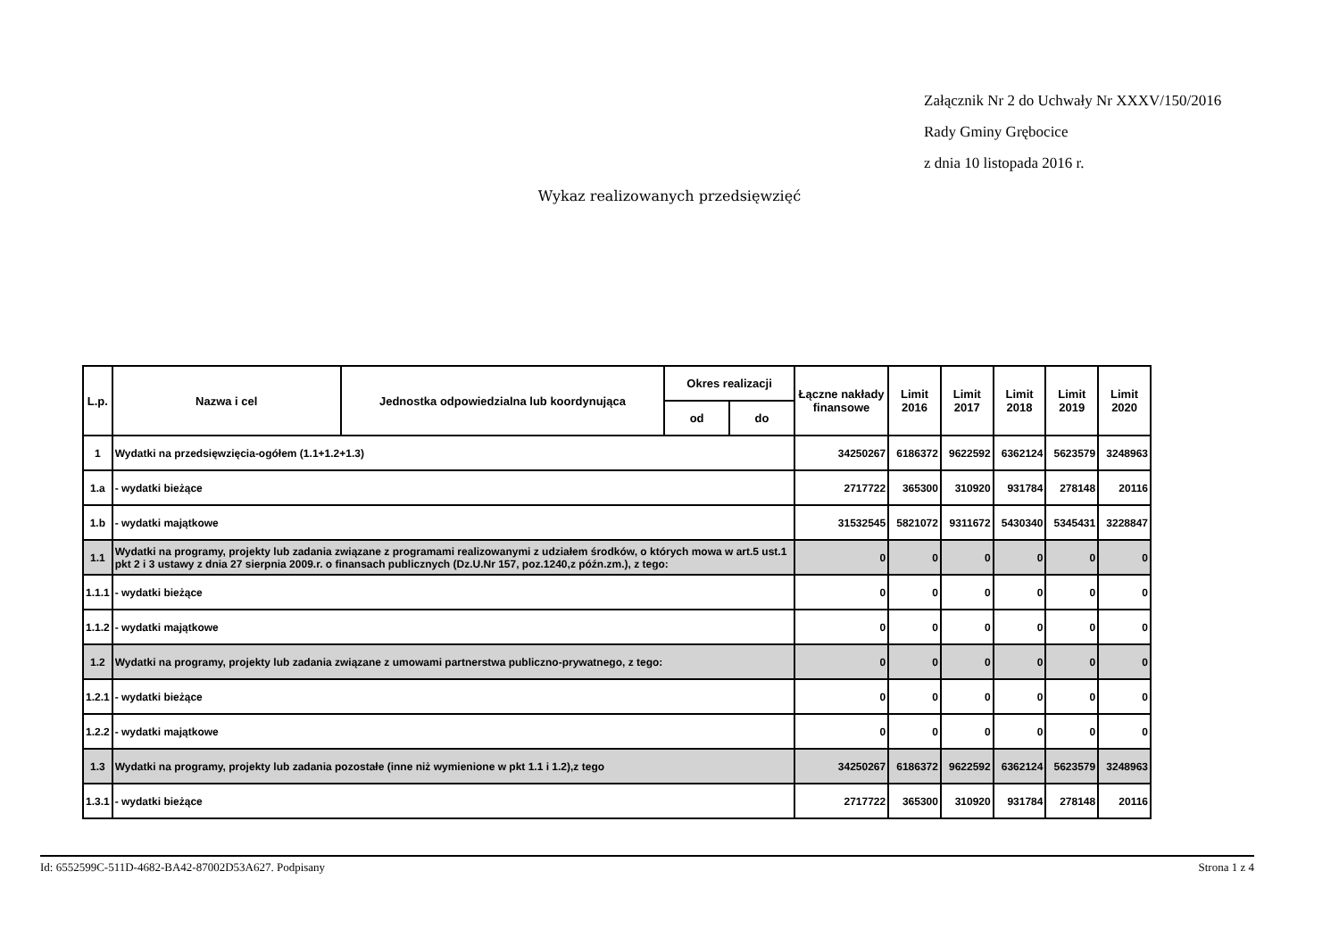Załącznik Nr 2 do Uchwały Nr XXXV/150/2016
Rady Gminy Grębocice
z dnia 10 listopada 2016 r.
Wykaz realizowanych przedsięwzięć
| L.p. | Nazwa i cel | Jednostka odpowiedzialna lub koordynująca | Okres realizacji | | Łączne nakłady finansowe | Limit 2016 | Limit 2017 | Limit 2018 | Limit 2019 | Limit 2020 |
| --- | --- | --- | --- | --- | --- | --- | --- | --- | --- | --- |
| | | | od | do | | | | | | |
| 1 | Wydatki na przedsięwzięcia-ogółem (1.1+1.2+1.3) | | | | 34250267 | 6186372 | 9622592 | 6362124 | 5623579 | 3248963 |
| 1.a | - wydatki bieżące | | | | 2717722 | 365300 | 310920 | 931784 | 278148 | 20116 |
| 1.b | - wydatki majątkowe | | | | 31532545 | 5821072 | 9311672 | 5430340 | 5345431 | 3228847 |
| 1.1 | Wydatki na programy, projekty lub zadania związane z programami realizowanymi z udziałem środków, o których mowa w art.5 ust.1 pkt 2 i 3 ustawy z dnia 27 sierpnia 2009.r. o finansach publicznych (Dz.U.Nr 157, poz.1240,z późn.zm.), z tego: | | | | 0 | 0 | 0 | 0 | 0 | 0 |
| 1.1.1 | - wydatki bieżące | | | | 0 | 0 | 0 | 0 | 0 | 0 |
| 1.1.2 | - wydatki majątkowe | | | | 0 | 0 | 0 | 0 | 0 | 0 |
| 1.2 | Wydatki na programy, projekty lub zadania związane z umowami partnerstwa publiczno-prywatnego, z tego: | | | | 0 | 0 | 0 | 0 | 0 | 0 |
| 1.2.1 | - wydatki bieżące | | | | 0 | 0 | 0 | 0 | 0 | 0 |
| 1.2.2 | - wydatki majątkowe | | | | 0 | 0 | 0 | 0 | 0 | 0 |
| 1.3 | Wydatki na programy, projekty lub zadania pozostałe (inne niż wymienione w pkt 1.1 i 1.2),z tego | | | | 34250267 | 6186372 | 9622592 | 6362124 | 5623579 | 3248963 |
| 1.3.1 | - wydatki bieżące | | | | 2717722 | 365300 | 310920 | 931784 | 278148 | 20116 |
Id: 6552599C-511D-4682-BA42-87002D53A627. Podpisany Strona 1 z 4